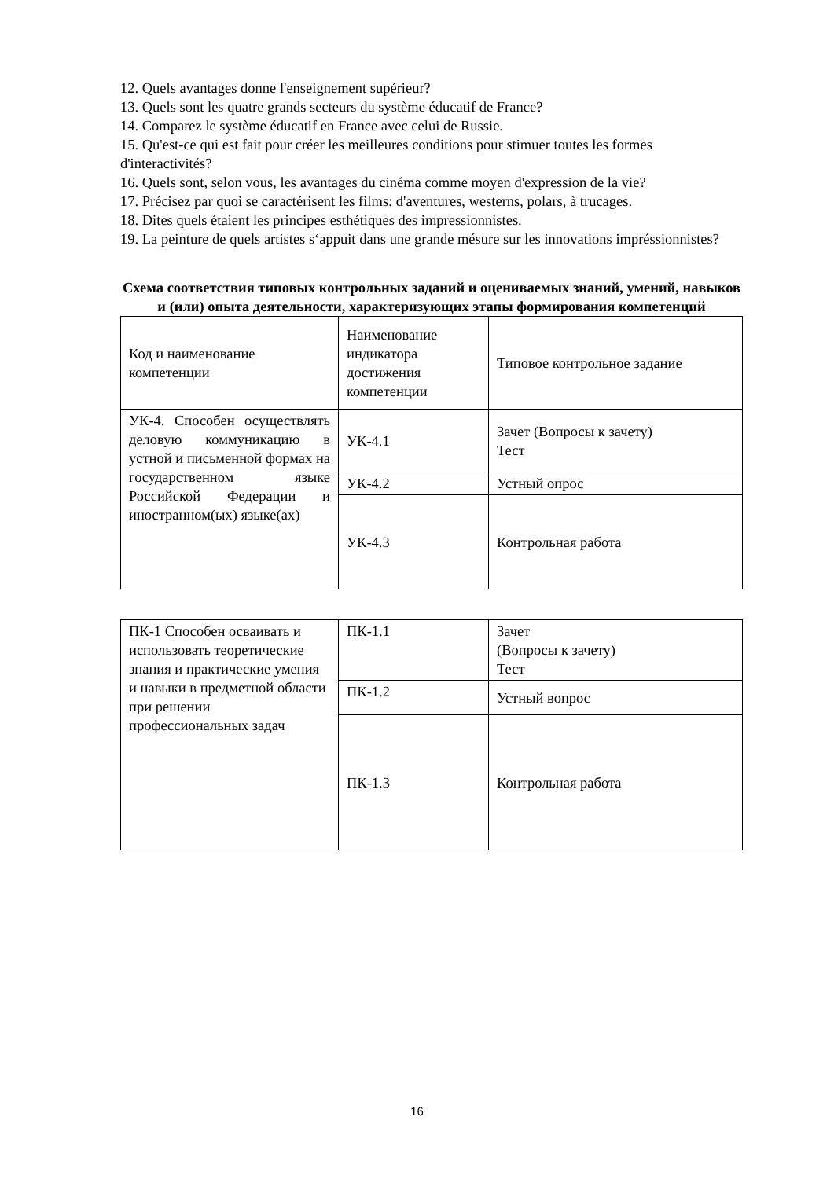12. Quels avantages donne l'enseignement supérieur?
13. Quels sont les quatre grands secteurs du système éducatif de France?
14. Comparez le système éducatif en France avec celui de Russie.
15. Qu'est-ce qui est fait pour créer les meilleures conditions pour stimuer toutes les formes d'interactivités?
16. Quels sont, selon vous, les avantages du cinéma comme moyen d'expression de la vie?
17. Précisez par quoi se caractérisent les films: d'aventures, westerns, polars, à trucages.
18. Dites quels étaient les principes esthétiques des impressionnistes.
19. La peinture de quels artistes s‘appuit dans une grande mésure sur les innovations impréssionnistes?
Схема соответствия типовых контрольных заданий и оцениваемых знаний, умений, навыков и (или) опыта деятельности, характеризующих этапы формирования компетенций
| Код и наименование компетенции | Наименование индикатора достижения компетенции | Типовое контрольное задание |
| УК-4. Способен осуществлять деловую коммуникацию в устной и письменной формах на государственном языке Российской Федерации и иностранном(ых) языке(ах) | УК-4.1 | Зачет (Вопросы к зачету) Тест |
| | УК-4.2 | Устный опрос |
| | УК-4.3 | Контрольная работа |
| ПК-1 Способен осваивать и использовать теоретические знания и практические умения и навыки в предметной области при решении профессиональных задач | ПК-1.1 | Зачет (Вопросы к зачету) Тест |
| | ПК-1.2 | Устный вопрос |
| | ПК-1.3 | Контрольная работа |
16